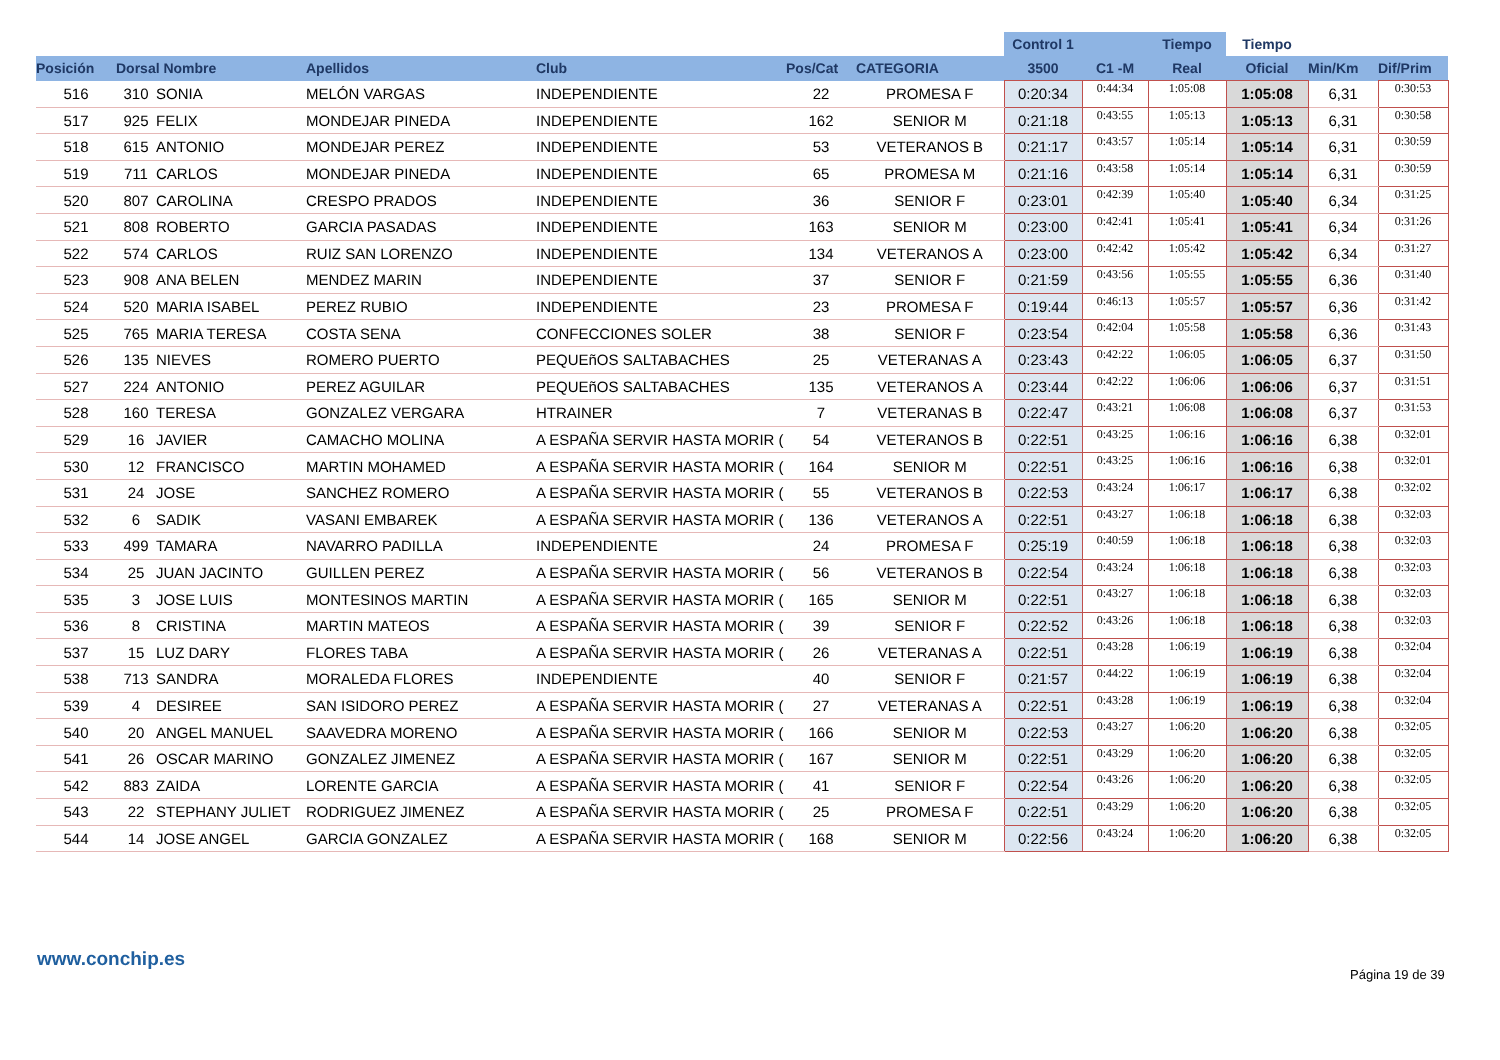| | | | | | | | Control 1 | | Tiempo | Tiempo | | |
| --- | --- | --- | --- | --- | --- | --- | --- | --- | --- | --- | --- | --- |
| Posición | Dorsal Nombre | | Apellidos | Club | Pos/Cat | CATEGORIA | 3500 | C1 -M | Real | Oficial | Min/Km | Dif/Prim |
| 516 | 310 | SONIA | MELÓN VARGAS | INDEPENDIENTE | 22 | PROMESA F | 0:20:34 | 0:44:34 | 1:05:08 | 1:05:08 | 6,31 | 0:30:53 |
| 517 | 925 | FELIX | MONDEJAR PINEDA | INDEPENDIENTE | 162 | SENIOR M | 0:21:18 | 0:43:55 | 1:05:13 | 1:05:13 | 6,31 | 0:30:58 |
| 518 | 615 | ANTONIO | MONDEJAR PEREZ | INDEPENDIENTE | 53 | VETERANOS B | 0:21:17 | 0:43:57 | 1:05:14 | 1:05:14 | 6,31 | 0:30:59 |
| 519 | 711 | CARLOS | MONDEJAR PINEDA | INDEPENDIENTE | 65 | PROMESA M | 0:21:16 | 0:43:58 | 1:05:14 | 1:05:14 | 6,31 | 0:30:59 |
| 520 | 807 | CAROLINA | CRESPO PRADOS | INDEPENDIENTE | 36 | SENIOR F | 0:23:01 | 0:42:39 | 1:05:40 | 1:05:40 | 6,34 | 0:31:25 |
| 521 | 808 | ROBERTO | GARCIA PASADAS | INDEPENDIENTE | 163 | SENIOR M | 0:23:00 | 0:42:41 | 1:05:41 | 1:05:41 | 6,34 | 0:31:26 |
| 522 | 574 | CARLOS | RUIZ SAN LORENZO | INDEPENDIENTE | 134 | VETERANOS A | 0:23:00 | 0:42:42 | 1:05:42 | 1:05:42 | 6,34 | 0:31:27 |
| 523 | 908 | ANA BELEN | MENDEZ MARIN | INDEPENDIENTE | 37 | SENIOR F | 0:21:59 | 0:43:56 | 1:05:55 | 1:05:55 | 6,36 | 0:31:40 |
| 524 | 520 | MARIA ISABEL | PEREZ RUBIO | INDEPENDIENTE | 23 | PROMESA F | 0:19:44 | 0:46:13 | 1:05:57 | 1:05:57 | 6,36 | 0:31:42 |
| 525 | 765 | MARIA TERESA | COSTA SENA | CONFECCIONES SOLER | 38 | SENIOR F | 0:23:54 | 0:42:04 | 1:05:58 | 1:05:58 | 6,36 | 0:31:43 |
| 526 | 135 | NIEVES | ROMERO PUERTO | PEQUEñOS SALTABACHES | 25 | VETERANAS A | 0:23:43 | 0:42:22 | 1:06:05 | 1:06:05 | 6,37 | 0:31:50 |
| 527 | 224 | ANTONIO | PEREZ AGUILAR | PEQUEñOS SALTABACHES | 135 | VETERANOS A | 0:23:44 | 0:42:22 | 1:06:06 | 1:06:06 | 6,37 | 0:31:51 |
| 528 | 160 | TERESA | GONZALEZ VERGARA | HTRAINER | 7 | VETERANAS B | 0:22:47 | 0:43:21 | 1:06:08 | 1:06:08 | 6,37 | 0:31:53 |
| 529 | 16 | JAVIER | CAMACHO MOLINA | A ESPAÑA SERVIR HASTA MORIR ( | 54 | VETERANOS B | 0:22:51 | 0:43:25 | 1:06:16 | 1:06:16 | 6,38 | 0:32:01 |
| 530 | 12 | FRANCISCO | MARTIN MOHAMED | A ESPAÑA SERVIR HASTA MORIR ( | 164 | SENIOR M | 0:22:51 | 0:43:25 | 1:06:16 | 1:06:16 | 6,38 | 0:32:01 |
| 531 | 24 | JOSE | SANCHEZ ROMERO | A ESPAÑA SERVIR HASTA MORIR ( | 55 | VETERANOS B | 0:22:53 | 0:43:24 | 1:06:17 | 1:06:17 | 6,38 | 0:32:02 |
| 532 | 6 | SADIK | VASANI EMBAREK | A ESPAÑA SERVIR HASTA MORIR ( | 136 | VETERANOS A | 0:22:51 | 0:43:27 | 1:06:18 | 1:06:18 | 6,38 | 0:32:03 |
| 533 | 499 | TAMARA | NAVARRO PADILLA | INDEPENDIENTE | 24 | PROMESA F | 0:25:19 | 0:40:59 | 1:06:18 | 1:06:18 | 6,38 | 0:32:03 |
| 534 | 25 | JUAN JACINTO | GUILLEN PEREZ | A ESPAÑA SERVIR HASTA MORIR ( | 56 | VETERANOS B | 0:22:54 | 0:43:24 | 1:06:18 | 1:06:18 | 6,38 | 0:32:03 |
| 535 | 3 | JOSE LUIS | MONTESINOS MARTIN | A ESPAÑA SERVIR HASTA MORIR ( | 165 | SENIOR M | 0:22:51 | 0:43:27 | 1:06:18 | 1:06:18 | 6,38 | 0:32:03 |
| 536 | 8 | CRISTINA | MARTIN MATEOS | A ESPAÑA SERVIR HASTA MORIR ( | 39 | SENIOR F | 0:22:52 | 0:43:26 | 1:06:18 | 1:06:18 | 6,38 | 0:32:03 |
| 537 | 15 | LUZ DARY | FLORES TABA | A ESPAÑA SERVIR HASTA MORIR ( | 26 | VETERANAS A | 0:22:51 | 0:43:28 | 1:06:19 | 1:06:19 | 6,38 | 0:32:04 |
| 538 | 713 | SANDRA | MORALEDA FLORES | INDEPENDIENTE | 40 | SENIOR F | 0:21:57 | 0:44:22 | 1:06:19 | 1:06:19 | 6,38 | 0:32:04 |
| 539 | 4 | DESIREE | SAN ISIDORO PEREZ | A ESPAÑA SERVIR HASTA MORIR ( | 27 | VETERANAS A | 0:22:51 | 0:43:28 | 1:06:19 | 1:06:19 | 6,38 | 0:32:04 |
| 540 | 20 | ANGEL MANUEL | SAAVEDRA MORENO | A ESPAÑA SERVIR HASTA MORIR ( | 166 | SENIOR M | 0:22:53 | 0:43:27 | 1:06:20 | 1:06:20 | 6,38 | 0:32:05 |
| 541 | 26 | OSCAR MARINO | GONZALEZ JIMENEZ | A ESPAÑA SERVIR HASTA MORIR ( | 167 | SENIOR M | 0:22:51 | 0:43:29 | 1:06:20 | 1:06:20 | 6,38 | 0:32:05 |
| 542 | 883 | ZAIDA | LORENTE GARCIA | A ESPAÑA SERVIR HASTA MORIR ( | 41 | SENIOR F | 0:22:54 | 0:43:26 | 1:06:20 | 1:06:20 | 6,38 | 0:32:05 |
| 543 | 22 | STEPHANY JULIET | RODRIGUEZ JIMENEZ | A ESPAÑA SERVIR HASTA MORIR ( | 25 | PROMESA F | 0:22:51 | 0:43:29 | 1:06:20 | 1:06:20 | 6,38 | 0:32:05 |
| 544 | 14 | JOSE ANGEL | GARCIA GONZALEZ | A ESPAÑA SERVIR HASTA MORIR ( | 168 | SENIOR M | 0:22:56 | 0:43:24 | 1:06:20 | 1:06:20 | 6,38 | 0:32:05 |
www.conchip.es
Página 19 de 39